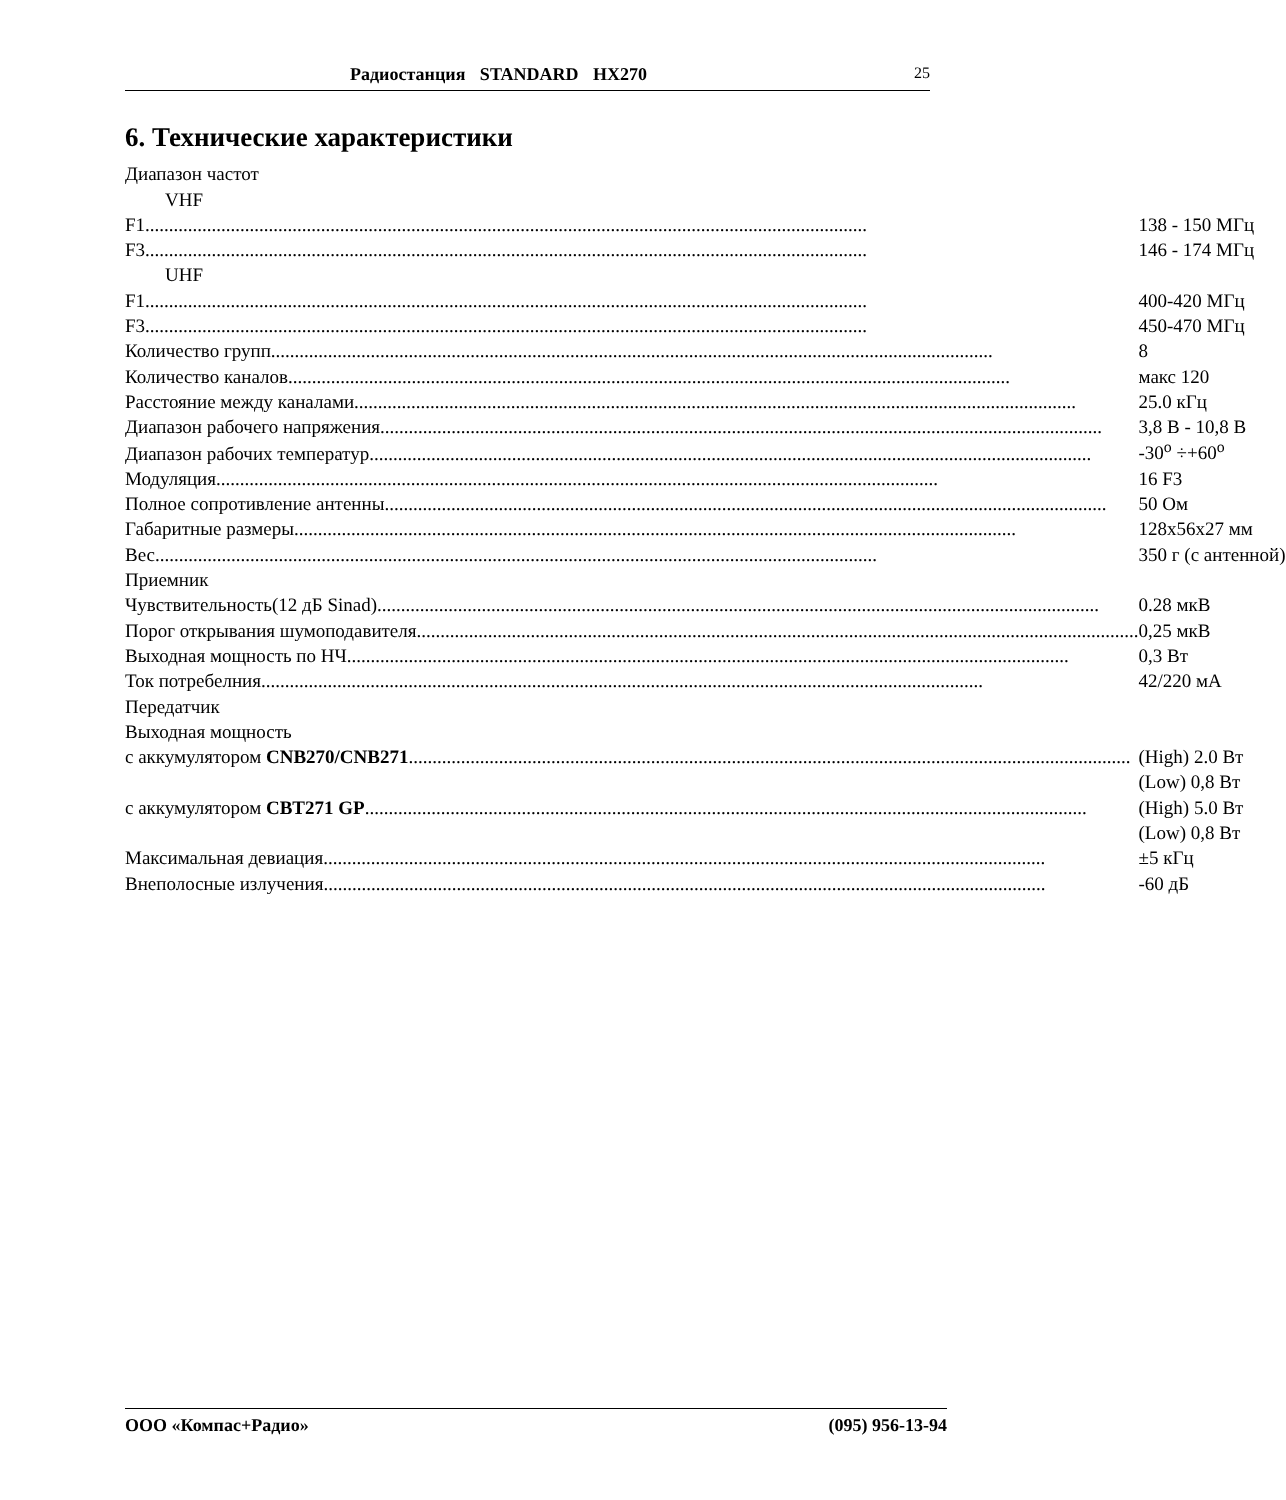Радиостанция STANDARD HX270 25
6. Технические характеристики
| Диапазон частот | |
| VHF | |
| F1 | 138 - 150 МГц |
| F3 | 146 - 174 МГц |
| UHF | |
| F1 | 400-420 МГц |
| F3 | 450-470 МГц |
| Количество групп | 8 |
| Количество каналов | макс 120 |
| Расстояние между каналами | 25.0 кГц |
| Диапазон рабочего напряжения | 3,8 В - 10,8 В |
| Диапазон рабочих температур | -30<sup>o</sup> ÷+60<sup>o</sup> |
| Модуляция | 16 F3 |
| Полное сопротивление антенны | 50 Ом |
| Габаритные размеры | 128x56x27 мм |
| Вес | 350 г (с антенной) |
| Приемник | |
| Чувствительность(12 дБ Sinad) | 0.28 мкВ |
| Порог открывания шумоподавителя | 0,25 мкВ |
| Выходная мощность по НЧ | 0,3 Вт |
| Ток потребелния | 42/220 мА |
| Передатчик | |
| Выходная мощность | |
| с аккумулятором CNB270/CNB271 | (High) 2.0 Вт |
| | (Low) 0,8 Вт |
| с аккумулятором CBT271 GP | (High) 5.0 Вт |
| | (Low) 0,8 Вт |
| Максимальная девиация | ±5 кГц |
| Внеполосные излучения | -60 дБ |
ООО «Компас+Радио» (095) 956-13-94